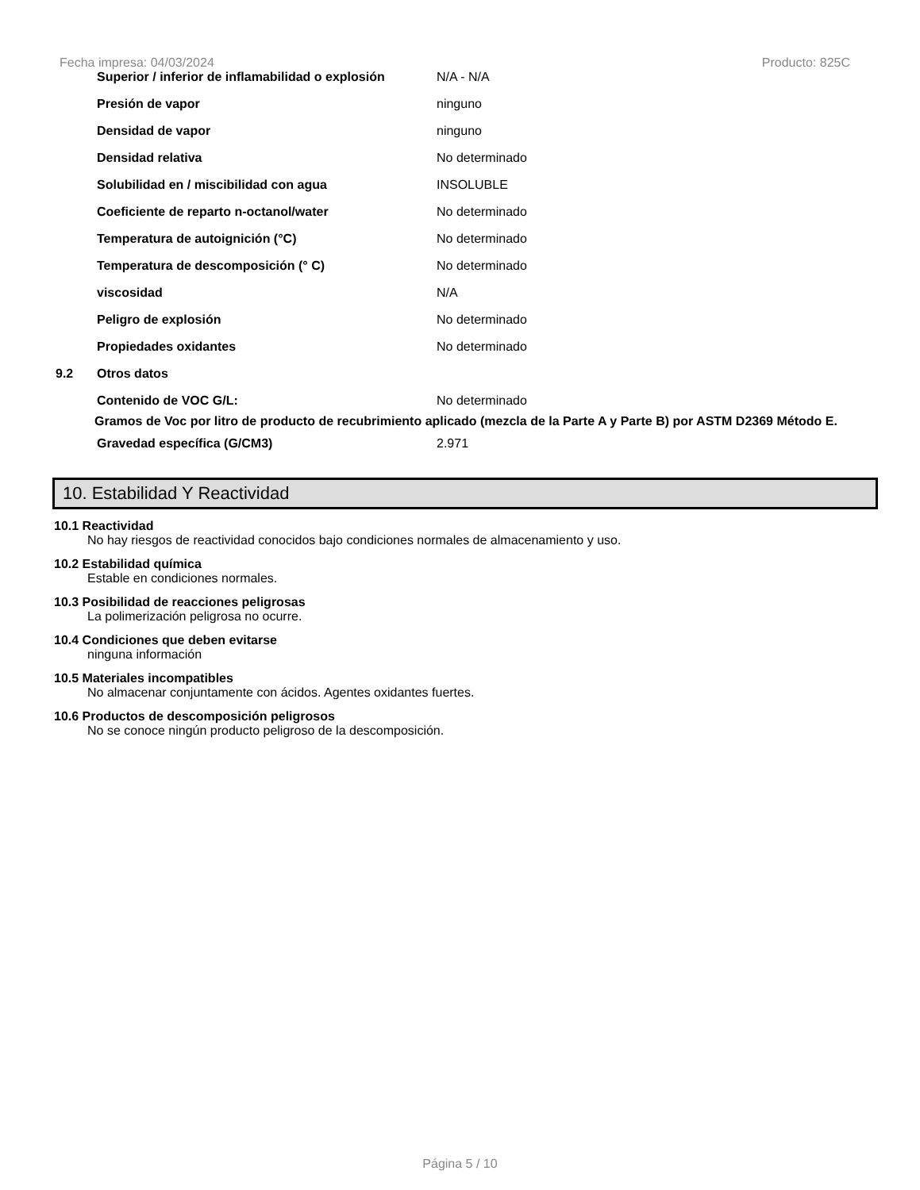Fecha impresa: 04/03/2024 Producto: 825C
| | Superior / inferior de inflamabilidad o explosión | N/A - N/A |
| | Presión de vapor | ninguno |
| | Densidad de vapor | ninguno |
| | Densidad relativa | No determinado |
| | Solubilidad en / miscibilidad con agua | INSOLUBLE |
| | Coeficiente de reparto n-octanol/water | No determinado |
| | Temperatura de autoignición (°C) | No determinado |
| | Temperatura de descomposición (° C) | No determinado |
| | viscosidad | N/A |
| | Peligro de explosión | No determinado |
| | Propiedades oxidantes | No determinado |
| 9.2 | Otros datos | |
| | Contenido de VOC G/L: | No determinado |
Gramos de Voc por litro de producto de recubrimiento aplicado (mezcla de la Parte A y Parte B) por ASTM D2369 Método E.
| | Gravedad específica (G/CM3) | 2.971 |
10. Estabilidad Y Reactividad
10.1 Reactividad
No hay riesgos de reactividad conocidos bajo condiciones normales de almacenamiento y uso.
10.2 Estabilidad química
Estable en condiciones normales.
10.3 Posibilidad de reacciones peligrosas
La polimerización peligrosa no ocurre.
10.4 Condiciones que deben evitarse
ninguna información
10.5 Materiales incompatibles
No almacenar conjuntamente con ácidos. Agentes oxidantes fuertes.
10.6 Productos de descomposición peligrosos
No se conoce ningún producto peligroso de la descomposición.
Página 5 / 10